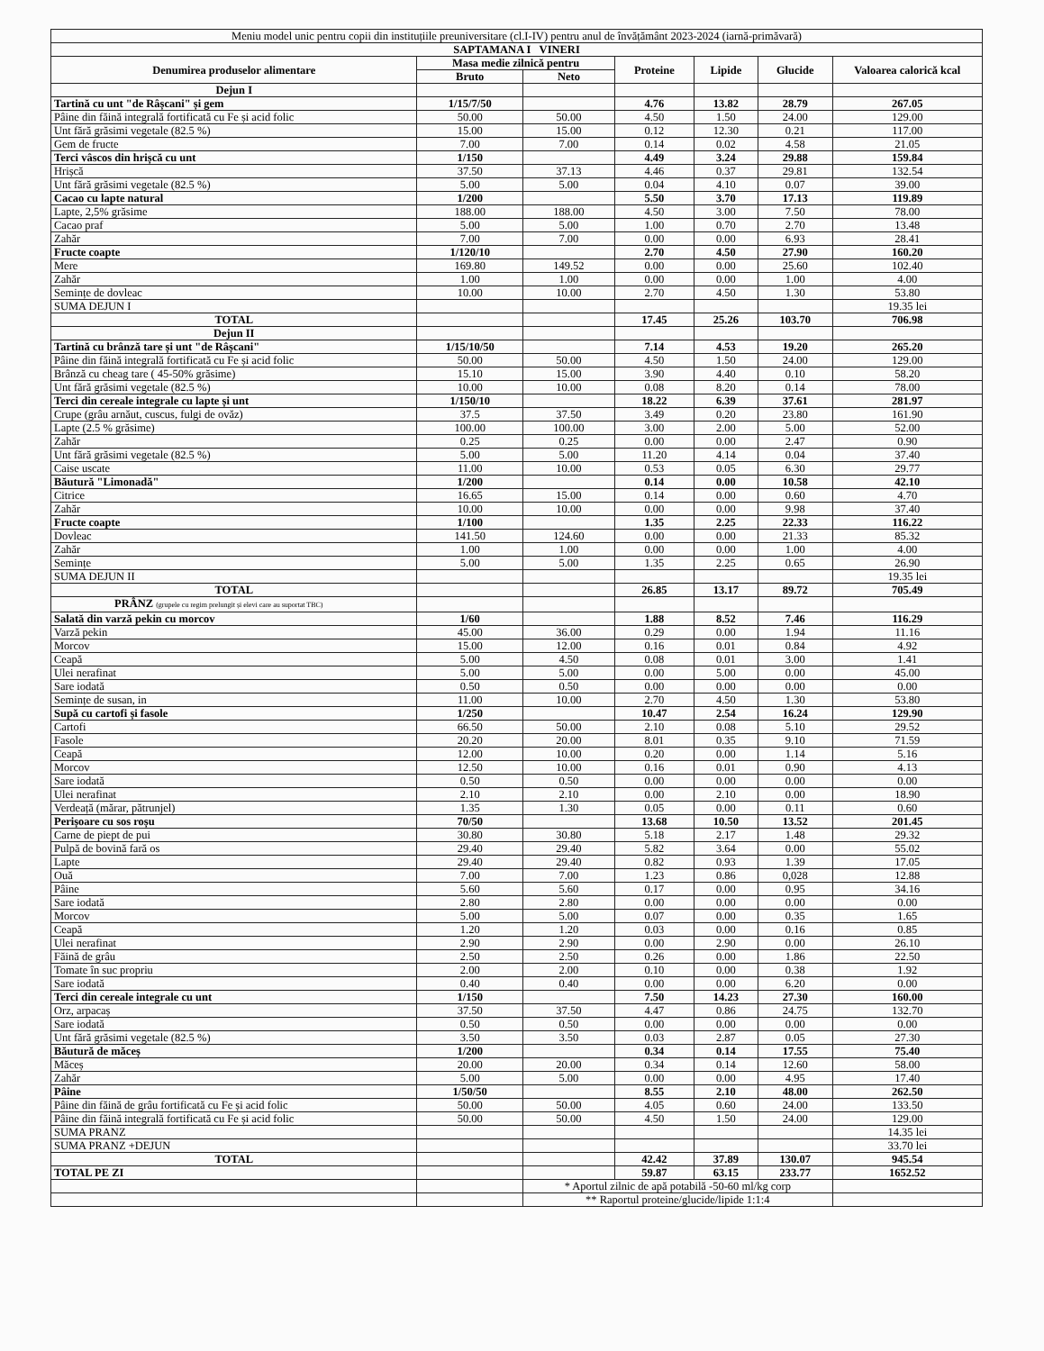| Meniu model unic pentru copii din instituțiile preuniversitare (cl.I-IV) pentru anul de învățământ 2023-2024 (iarnă-primăvară) | | | | | | |
| SAPTAMANA I VINERI | | | | | | |
| Denumirea produselor alimentare | Masa medie zilnică pentru | | Proteine | Lipide | Glucide | Valoarea calorică kcal |
| | Bruto | Neto | | | | |
| Dejun I | | | | | | |
| Tartină cu unt "de Râșcani" și gem | 1/15/7/50 | | 4.76 | 13.82 | 28.79 | 267.05 |
| Pâine din făină integrală fortificată cu Fe și acid folic | 50.00 | 50.00 | 4.50 | 1.50 | 24.00 | 129.00 |
| Unt fără grăsimi vegetale (82.5 %) | 15.00 | 15.00 | 0.12 | 12.30 | 0.21 | 117.00 |
| Gem de fructe | 7.00 | 7.00 | 0.14 | 0.02 | 4.58 | 21.05 |
| Terci vâscos din hrișcă cu unt | 1/150 | | 4.49 | 3.24 | 29.88 | 159.84 |
| Hrișcă | 37.50 | 37.13 | 4.46 | 0.37 | 29.81 | 132.54 |
| Unt fără grăsimi vegetale (82.5 %) | 5.00 | 5.00 | 0.04 | 4.10 | 0.07 | 39.00 |
| Cacao cu lapte natural | 1/200 | | 5.50 | 3.70 | 17.13 | 119.89 |
| Lapte, 2,5% grăsime | 188.00 | 188.00 | 4.50 | 3.00 | 7.50 | 78.00 |
| Cacao praf | 5.00 | 5.00 | 1.00 | 0.70 | 2.70 | 13.48 |
| Zahăr | 7.00 | 7.00 | 0.00 | 0.00 | 6.93 | 28.41 |
| Fructe coapte | 1/120/10 | | 2.70 | 4.50 | 27.90 | 160.20 |
| Mere | 169.80 | 149.52 | 0.00 | 0.00 | 25.60 | 102.40 |
| Zahăr | 1.00 | 1.00 | 0.00 | 0.00 | 1.00 | 4.00 |
| Semințe de dovleac | 10.00 | 10.00 | 2.70 | 4.50 | 1.30 | 53.80 |
| SUMA DEJUN I | | | | | | 19.35 lei |
| TOTAL | | | 17.45 | 25.26 | 103.70 | 706.98 |
| Dejun II | | | | | | |
| Tartină cu brânză tare și unt "de Râșcani" | 1/15/10/50 | | 7.14 | 4.53 | 19.20 | 265.20 |
| Pâine din făină integrală fortificată cu Fe și acid folic | 50.00 | 50.00 | 4.50 | 1.50 | 24.00 | 129.00 |
| Brânză cu cheag tare ( 45-50% grăsime) | 15.10 | 15.00 | 3.90 | 4.40 | 0.10 | 58.20 |
| Unt fără grăsimi vegetale (82.5 %) | 10.00 | 10.00 | 0.08 | 8.20 | 0.14 | 78.00 |
| Terci din cereale integrale cu lapte și unt | 1/150/10 | | 18.22 | 6.39 | 37.61 | 281.97 |
| Crupe (grâu arnăut, cuscus, fulgi de ovăz) | 37.5 | 37.50 | 3.49 | 0.20 | 23.80 | 161.90 |
| Lapte (2.5 % grăsime) | 100.00 | 100.00 | 3.00 | 2.00 | 5.00 | 52.00 |
| Zahăr | 0.25 | 0.25 | 0.00 | 0.00 | 2.47 | 0.90 |
| Unt fără grăsimi vegetale (82.5 %) | 5.00 | 5.00 | 11.20 | 4.14 | 0.04 | 37.40 |
| Caise uscate | 11.00 | 10.00 | 0.53 | 0.05 | 6.30 | 29.77 |
| Băutură "Limonadă" | 1/200 | | 0.14 | 0.00 | 10.58 | 42.10 |
| Citrice | 16.65 | 15.00 | 0.14 | 0.00 | 0.60 | 4.70 |
| Zahăr | 10.00 | 10.00 | 0.00 | 0.00 | 9.98 | 37.40 |
| Fructe coapte | 1/100 | | 1.35 | 2.25 | 22.33 | 116.22 |
| Dovleac | 141.50 | 124.60 | 0.00 | 0.00 | 21.33 | 85.32 |
| Zahăr | 1.00 | 1.00 | 0.00 | 0.00 | 1.00 | 4.00 |
| Semințe | 5.00 | 5.00 | 1.35 | 2.25 | 0.65 | 26.90 |
| SUMA DEJUN II | | | | | | 19.35 lei |
| TOTAL | | | 26.85 | 13.17 | 89.72 | 705.49 |
| PRÂNZ (grupele cu regim prelungit și elevi care au suportat TBC) | | | | | | |
| Salată din varză pekin cu morcov | 1/60 | | 1.88 | 8.52 | 7.46 | 116.29 |
| Varză pekin | 45.00 | 36.00 | 0.29 | 0.00 | 1.94 | 11.16 |
| Morcov | 15.00 | 12.00 | 0.16 | 0.01 | 0.84 | 4.92 |
| Ceapă | 5.00 | 4.50 | 0.08 | 0.01 | 3.00 | 1.41 |
| Ulei nerafinat | 5.00 | 5.00 | 0.00 | 5.00 | 0.00 | 45.00 |
| Sare iodată | 0.50 | 0.50 | 0.00 | 0.00 | 0.00 | 0.00 |
| Semințe de susan, in | 11.00 | 10.00 | 2.70 | 4.50 | 1.30 | 53.80 |
| Supă cu cartofi și fasole | 1/250 | | 10.47 | 2.54 | 16.24 | 129.90 |
| Cartofi | 66.50 | 50.00 | 2.10 | 0.08 | 5.10 | 29.52 |
| Fasole | 20.20 | 20.00 | 8.01 | 0.35 | 9.10 | 71.59 |
| Ceapă | 12.00 | 10.00 | 0.20 | 0.00 | 1.14 | 5.16 |
| Morcov | 12.50 | 10.00 | 0.16 | 0.01 | 0.90 | 4.13 |
| Sare iodată | 0.50 | 0.50 | 0.00 | 0.00 | 0.00 | 0.00 |
| Ulei nerafinat | 2.10 | 2.10 | 0.00 | 2.10 | 0.00 | 18.90 |
| Verdeață (mărar, pătrunjel) | 1.35 | 1.30 | 0.05 | 0.00 | 0.11 | 0.60 |
| Perișoare cu sos roșu | 70/50 | | 13.68 | 10.50 | 13.52 | 201.45 |
| Carne de piept de pui | 30.80 | 30.80 | 5.18 | 2.17 | 1.48 | 29.32 |
| Pulpă de bovină fară os | 29.40 | 29.40 | 5.82 | 3.64 | 0.00 | 55.02 |
| Lapte | 29.40 | 29.40 | 0.82 | 0.93 | 1.39 | 17.05 |
| Ouă | 7.00 | 7.00 | 1.23 | 0.86 | 0,028 | 12.88 |
| Pâine | 5.60 | 5.60 | 0.17 | 0.00 | 0.95 | 34.16 |
| Sare iodată | 2.80 | 2.80 | 0.00 | 0.00 | 0.00 | 0.00 |
| Morcov | 5.00 | 5.00 | 0.07 | 0.00 | 0.35 | 1.65 |
| Ceapă | 1.20 | 1.20 | 0.03 | 0.00 | 0.16 | 0.85 |
| Ulei nerafinat | 2.90 | 2.90 | 0.00 | 2.90 | 0.00 | 26.10 |
| Făină de grâu | 2.50 | 2.50 | 0.26 | 0.00 | 1.86 | 22.50 |
| Tomate în suc propriu | 2.00 | 2.00 | 0.10 | 0.00 | 0.38 | 1.92 |
| Sare iodată | 0.40 | 0.40 | 0.00 | 0.00 | 6.20 | 0.00 |
| Terci din cereale integrale cu unt | 1/150 | | 7.50 | 14.23 | 27.30 | 160.00 |
| Orz, arpacaș | 37.50 | 37.50 | 4.47 | 0.86 | 24.75 | 132.70 |
| Sare iodată | 0.50 | 0.50 | 0.00 | 0.00 | 0.00 | 0.00 |
| Unt fără grăsimi vegetale (82.5 %) | 3.50 | 3.50 | 0.03 | 2.87 | 0.05 | 27.30 |
| Băutură de măceș | 1/200 | | 0.34 | 0.14 | 17.55 | 75.40 |
| Măceș | 20.00 | 20.00 | 0.34 | 0.14 | 12.60 | 58.00 |
| Zahăr | 5.00 | 5.00 | 0.00 | 0.00 | 4.95 | 17.40 |
| Pâine | 1/50/50 | | 8.55 | 2.10 | 48.00 | 262.50 |
| Pâine din făină de grâu fortificată cu Fe și acid folic | 50.00 | 50.00 | 4.05 | 0.60 | 24.00 | 133.50 |
| Pâine din făină integrală fortificată cu Fe și acid folic | 50.00 | 50.00 | 4.50 | 1.50 | 24.00 | 129.00 |
| SUMA PRANZ | | | | | | 14.35 lei |
| SUMA PRANZ +DEJUN | | | | | | 33.70 lei |
| TOTAL | | | 42.42 | 37.89 | 130.07 | 945.54 |
| TOTAL PE ZI | | | 59.87 | 63.15 | 233.77 | 1652.52 |
| | | * Aportul zilnic de apă potabilă -50-60 ml/kg corp | | | | |
| | | ** Raportul proteine/glucide/lipide 1:1:4 | | | | |